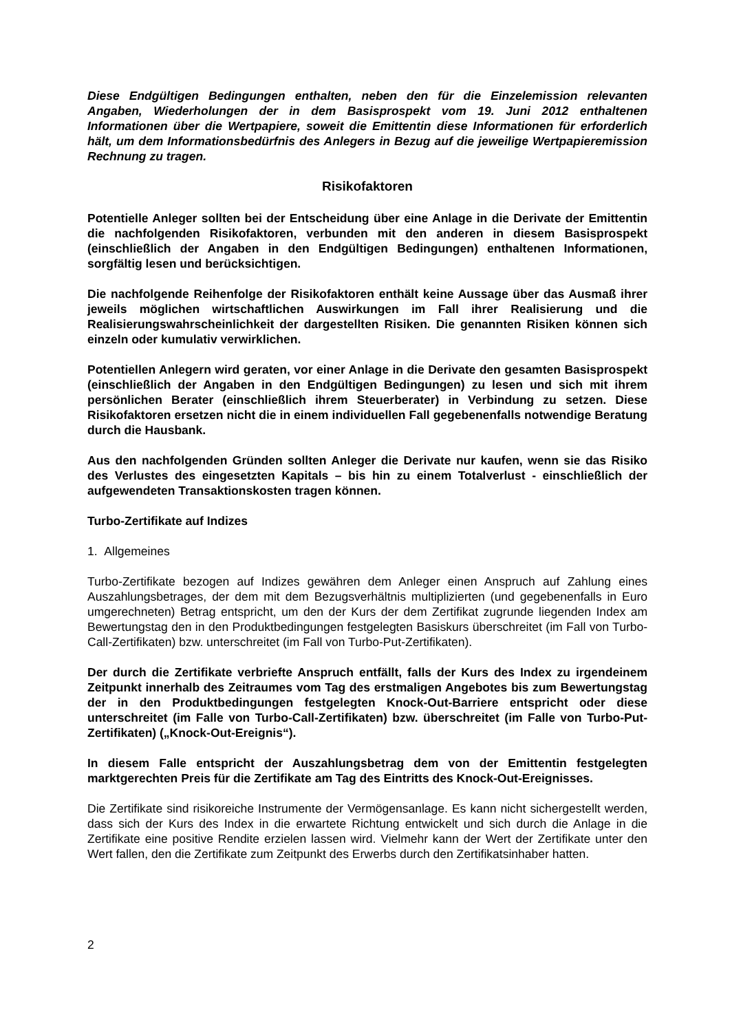Diese Endgültigen Bedingungen enthalten, neben den für die Einzelemission relevanten Angaben, Wiederholungen der in dem Basisprospekt vom 19. Juni 2012 enthaltenen Informationen über die Wertpapiere, soweit die Emittentin diese Informationen für erforderlich hält, um dem Informationsbedürfnis des Anlegers in Bezug auf die jeweilige Wertpapieremission Rechnung zu tragen.
Risikofaktoren
Potentielle Anleger sollten bei der Entscheidung über eine Anlage in die Derivate der Emittentin die nachfolgenden Risikofaktoren, verbunden mit den anderen in diesem Basisprospekt (einschließlich der Angaben in den Endgültigen Bedingungen) enthaltenen Informationen, sorgfältig lesen und berücksichtigen.
Die nachfolgende Reihenfolge der Risikofaktoren enthält keine Aussage über das Ausmaß ihrer jeweils möglichen wirtschaftlichen Auswirkungen im Fall ihrer Realisierung und die Realisierungswahrscheinlichkeit der dargestellten Risiken. Die genannten Risiken können sich einzeln oder kumulativ verwirklichen.
Potentiellen Anlegern wird geraten, vor einer Anlage in die Derivate den gesamten Basisprospekt (einschließlich der Angaben in den Endgültigen Bedingungen) zu lesen und sich mit ihrem persönlichen Berater (einschließlich ihrem Steuerberater) in Verbindung zu setzen. Diese Risikofaktoren ersetzen nicht die in einem individuellen Fall gegebenenfalls notwendige Beratung durch die Hausbank.
Aus den nachfolgenden Gründen sollten Anleger die Derivate nur kaufen, wenn sie das Risiko des Verlustes des eingesetzten Kapitals – bis hin zu einem Totalverlust - einschließlich der aufgewendeten Transaktionskosten tragen können.
Turbo-Zertifikate auf Indizes
1. Allgemeines
Turbo-Zertifikate bezogen auf Indizes gewähren dem Anleger einen Anspruch auf Zahlung eines Auszahlungsbetrages, der dem mit dem Bezugsverhältnis multiplizierten (und gegebenenfalls in Euro umgerechneten) Betrag entspricht, um den der Kurs der dem Zertifikat zugrunde liegenden Index am Bewertungstag den in den Produktbedingungen festgelegten Basiskurs überschreitet (im Fall von Turbo-Call-Zertifikaten) bzw. unterschreitet (im Fall von Turbo-Put-Zertifikaten).
Der durch die Zertifikate verbriefte Anspruch entfällt, falls der Kurs des Index zu irgendeinem Zeitpunkt innerhalb des Zeitraumes vom Tag des erstmaligen Angebotes bis zum Bewertungstag der in den Produktbedingungen festgelegten Knock-Out-Barriere entspricht oder diese unterschreitet (im Falle von Turbo-Call-Zertifikaten) bzw. überschreitet (im Falle von Turbo-Put-Zertifikaten) („Knock-Out-Ereignis“).
In diesem Falle entspricht der Auszahlungsbetrag dem von der Emittentin festgelegten marktgerechten Preis für die Zertifikate am Tag des Eintritts des Knock-Out-Ereignisses.
Die Zertifikate sind risikoreiche Instrumente der Vermögensanlage. Es kann nicht sichergestellt werden, dass sich der Kurs des Index in die erwartete Richtung entwickelt und sich durch die Anlage in die Zertifikate eine positive Rendite erzielen lassen wird. Vielmehr kann der Wert der Zertifikate unter den Wert fallen, den die Zertifikate zum Zeitpunkt des Erwerbs durch den Zertifikatsinhaber hatten.
2